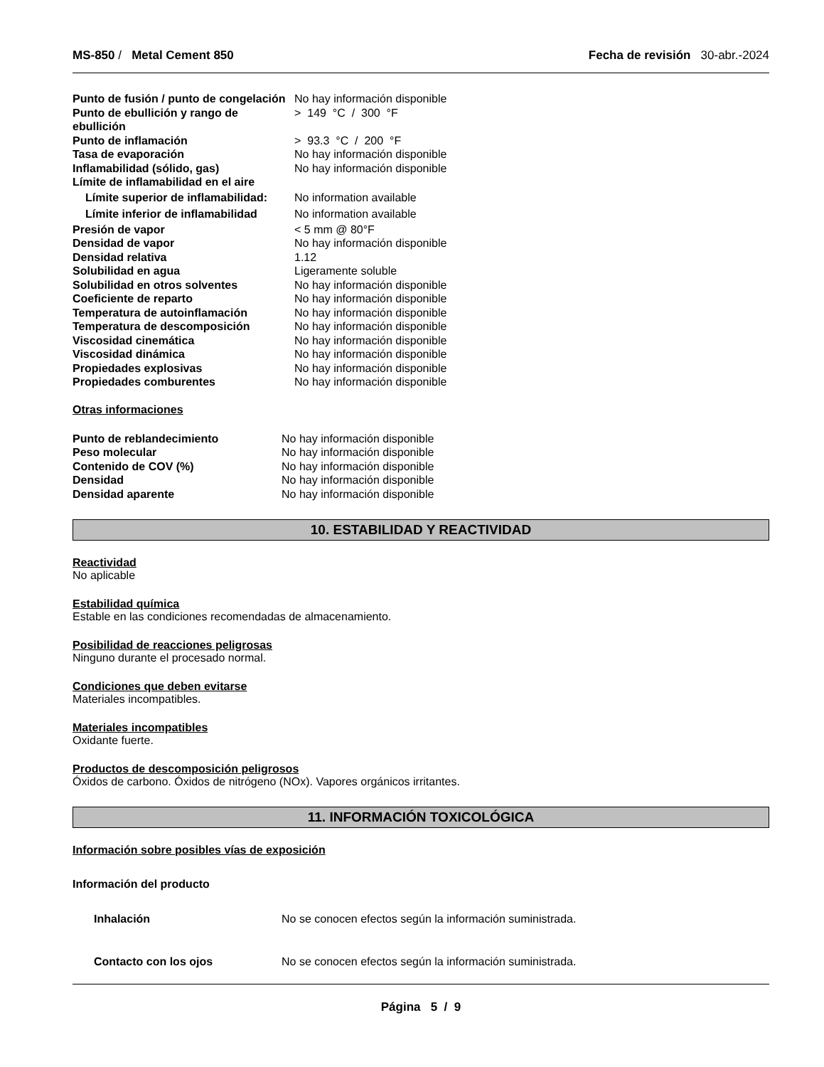MS-850 / Metal Cement 850 Fecha de revisión 30-abr.-2024
| Punto de fusión / punto de congelación | No hay información disponible |
| Punto de ebullición y rango de ebullición | > 149 °C / 300 °F |
| Punto de inflamación | > 93.3 °C / 200 °F |
| Tasa de evaporación | No hay información disponible |
| Inflamabilidad (sólido, gas) | No hay información disponible |
| Límite de inflamabilidad en el aire | |
| Límite superior de inflamabilidad: | No information available |
| Límite inferior de inflamabilidad | No information available |
| Presión de vapor | < 5 mm @ 80°F |
| Densidad de vapor | No hay información disponible |
| Densidad relativa | 1.12 |
| Solubilidad en agua | Ligeramente soluble |
| Solubilidad en otros solventes | No hay información disponible |
| Coeficiente de reparto | No hay información disponible |
| Temperatura de autoinflamación | No hay información disponible |
| Temperatura de descomposición | No hay información disponible |
| Viscosidad cinemática | No hay información disponible |
| Viscosidad dinámica | No hay información disponible |
| Propiedades explosivas | No hay información disponible |
| Propiedades comburentes | No hay información disponible |
Otras informaciones
| Punto de reblandecimiento | No hay información disponible |
| Peso molecular | No hay información disponible |
| Contenido de COV (%) | No hay información disponible |
| Densidad | No hay información disponible |
| Densidad aparente | No hay información disponible |
10. ESTABILIDAD Y REACTIVIDAD
Reactividad
No aplicable
Estabilidad química
Estable en las condiciones recomendadas de almacenamiento.
Posibilidad de reacciones peligrosas
Ninguno durante el procesado normal.
Condiciones que deben evitarse
Materiales incompatibles.
Materiales incompatibles
Oxidante fuerte.
Productos de descomposición peligrosos
Óxidos de carbono. Óxidos de nitrógeno (NOx). Vapores orgánicos irritantes.
11. INFORMACIÓN TOXICOLÓGICA
Información sobre posibles vías de exposición
Información del producto
| Inhalación | No se conocen efectos según la información suministrada. |
| Contacto con los ojos | No se conocen efectos según la información suministrada. |
Página 5 / 9